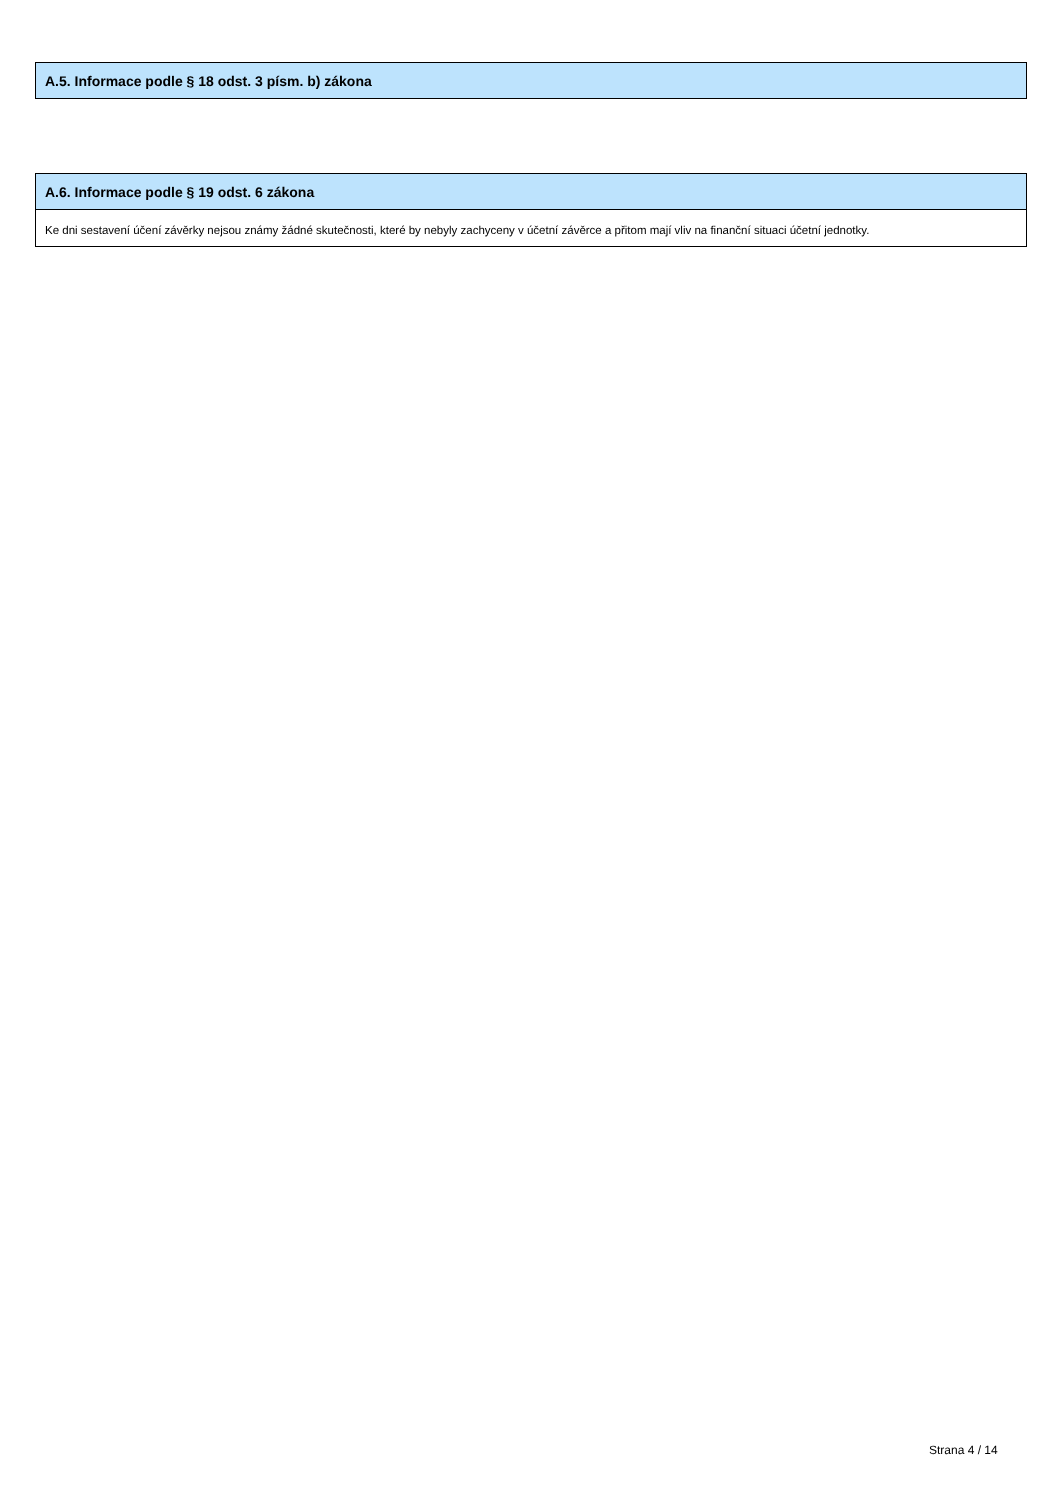A.5. Informace podle § 18 odst. 3 písm. b) zákona
A.6. Informace podle § 19 odst. 6 zákona
Ke dni sestavení účení závěrky nejsou známy žádné skutečnosti, které by nebyly zachyceny v účetní závěrce a přitom mají vliv na finanční situaci účetní jednotky.
Strana 4 / 14